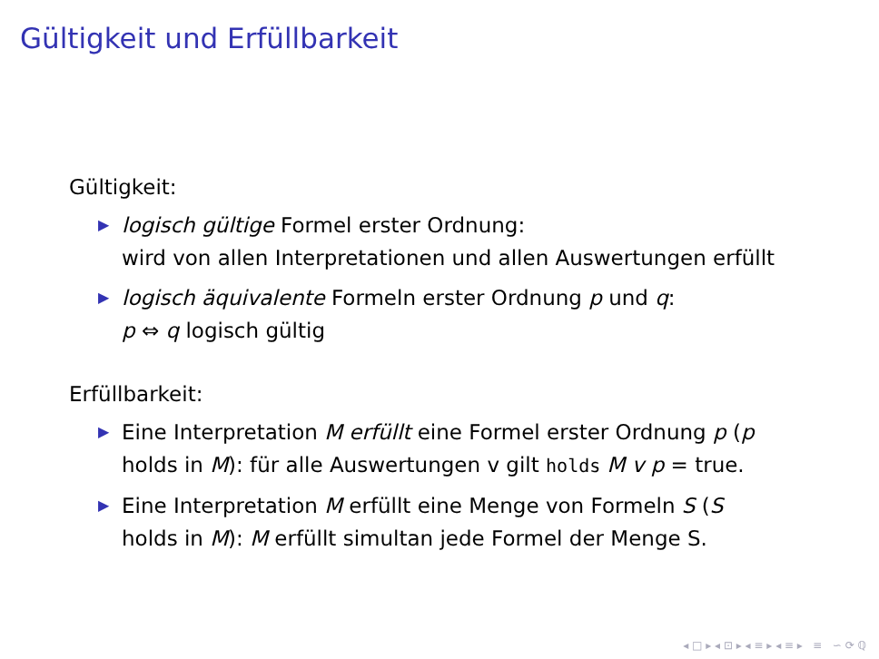Gültigkeit und Erfüllbarkeit
Gültigkeit:
▶ logisch gültige Formel erster Ordnung:
wird von allen Interpretationen und allen Auswertungen erfüllt
▶ logisch äquivalente Formeln erster Ordnung p und q:
p ⇔ q logisch gültig
Erfüllbarkeit:
▶ Eine Interpretation M erfüllt eine Formel erster Ordnung p (p
holds in M): für alle Auswertungen v gilt holds M v p = true.
▶ Eine Interpretation M erfüllt eine Menge von Formeln S (S
holds in M): M erfüllt simultan jede Formel der Menge S.
◂ □ ▸ ◂ ⊡ ▸ ◂ ≡ ▸ ◂ ≡ ▸ ≡ ∽ ⟳ ℚ